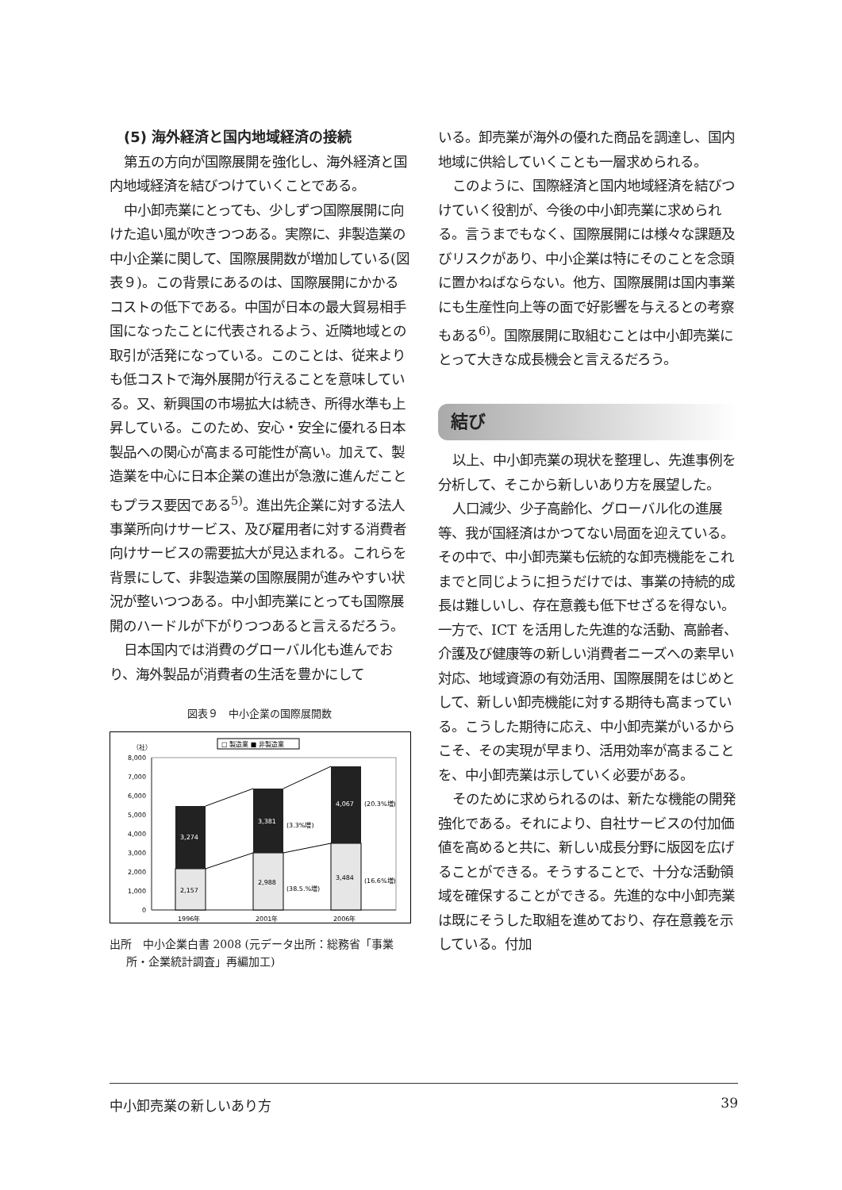(5) 海外経済と国内地域経済の接続
第五の方向が国際展開を強化し、海外経済と国内地域経済を結びつけていくことである。
中小卸売業にとっても、少しずつ国際展開に向けた追い風が吹きつつある。実際に、非製造業の中小企業に関して、国際展開数が増加している(図表９)。この背景にあるのは、国際展開にかかるコストの低下である。中国が日本の最大貿易相手国になったことに代表されるよう、近隣地域との取引が活発になっている。このことは、従来よりも低コストで海外展開が行えることを意味している。又、新興国の市場拡大は続き、所得水準も上昇している。このため、安心・安全に優れる日本製品への関心が高まる可能性が高い。加えて、製造業を中心に日本企業の進出が急激に進んだこともプラス要因である<sup>5)</sup>。進出先企業に対する法人事業所向けサービス、及び雇用者に対する消費者向けサービスの需要拡大が見込まれる。これらを背景にして、非製造業の国際展開が進みやすい状況が整いつつある。中小卸売業にとっても国際展開のハードルが下がりつつあると言えるだろう。
日本国内では消費のグローバル化も進んでおり、海外製品が消費者の生活を豊かにして
図表９　中小企業の国際展開数
□ 製造業 ■ 非製造業
（社）
8,000
7,000
6,000
5,000
4,000
3,000
2,000
1,000
0
2,157
3,274
2,988
3,381
(38.5.%増)
(3.3%増)
3,484
4,067
(16.6%増)
(20.3%増)
1996年
2001年
2006年
出所　中小企業白書 2008 (元データ出所：総務省「事業所・企業統計調査」再編加工)
いる。卸売業が海外の優れた商品を調達し、国内地域に供給していくことも一層求められる。
このように、国際経済と国内地域経済を結びつけていく役割が、今後の中小卸売業に求められる。言うまでもなく、国際展開には様々な課題及びリスクがあり、中小企業は特にそのことを念頭に置かねばならない。他方、国際展開は国内事業にも生産性向上等の面で好影響を与えるとの考察もある<sup>6)</sup>。国際展開に取組むことは中小卸売業にとって大きな成長機会と言えるだろう。
結び
以上、中小卸売業の現状を整理し、先進事例を分析して、そこから新しいあり方を展望した。
人口減少、少子高齢化、グローバル化の進展等、我が国経済はかつてない局面を迎えている。その中で、中小卸売業も伝統的な卸売機能をこれまでと同じように担うだけでは、事業の持続的成長は難しいし、存在意義も低下せざるを得ない。一方で、ICT を活用した先進的な活動、高齢者、介護及び健康等の新しい消費者ニーズへの素早い対応、地域資源の有効活用、国際展開をはじめとして、新しい卸売機能に対する期待も高まっている。こうした期待に応え、中小卸売業がいるからこそ、その実現が早まり、活用効率が高まることを、中小卸売業は示していく必要がある。
そのために求められるのは、新たな機能の開発強化である。それにより、自社サービスの付加価値を高めると共に、新しい成長分野に版図を広げることができる。そうすることで、十分な活動領域を確保することができる。先進的な中小卸売業は既にそうした取組を進めており、存在意義を示している。付加
中小卸売業の新しいあり方 39